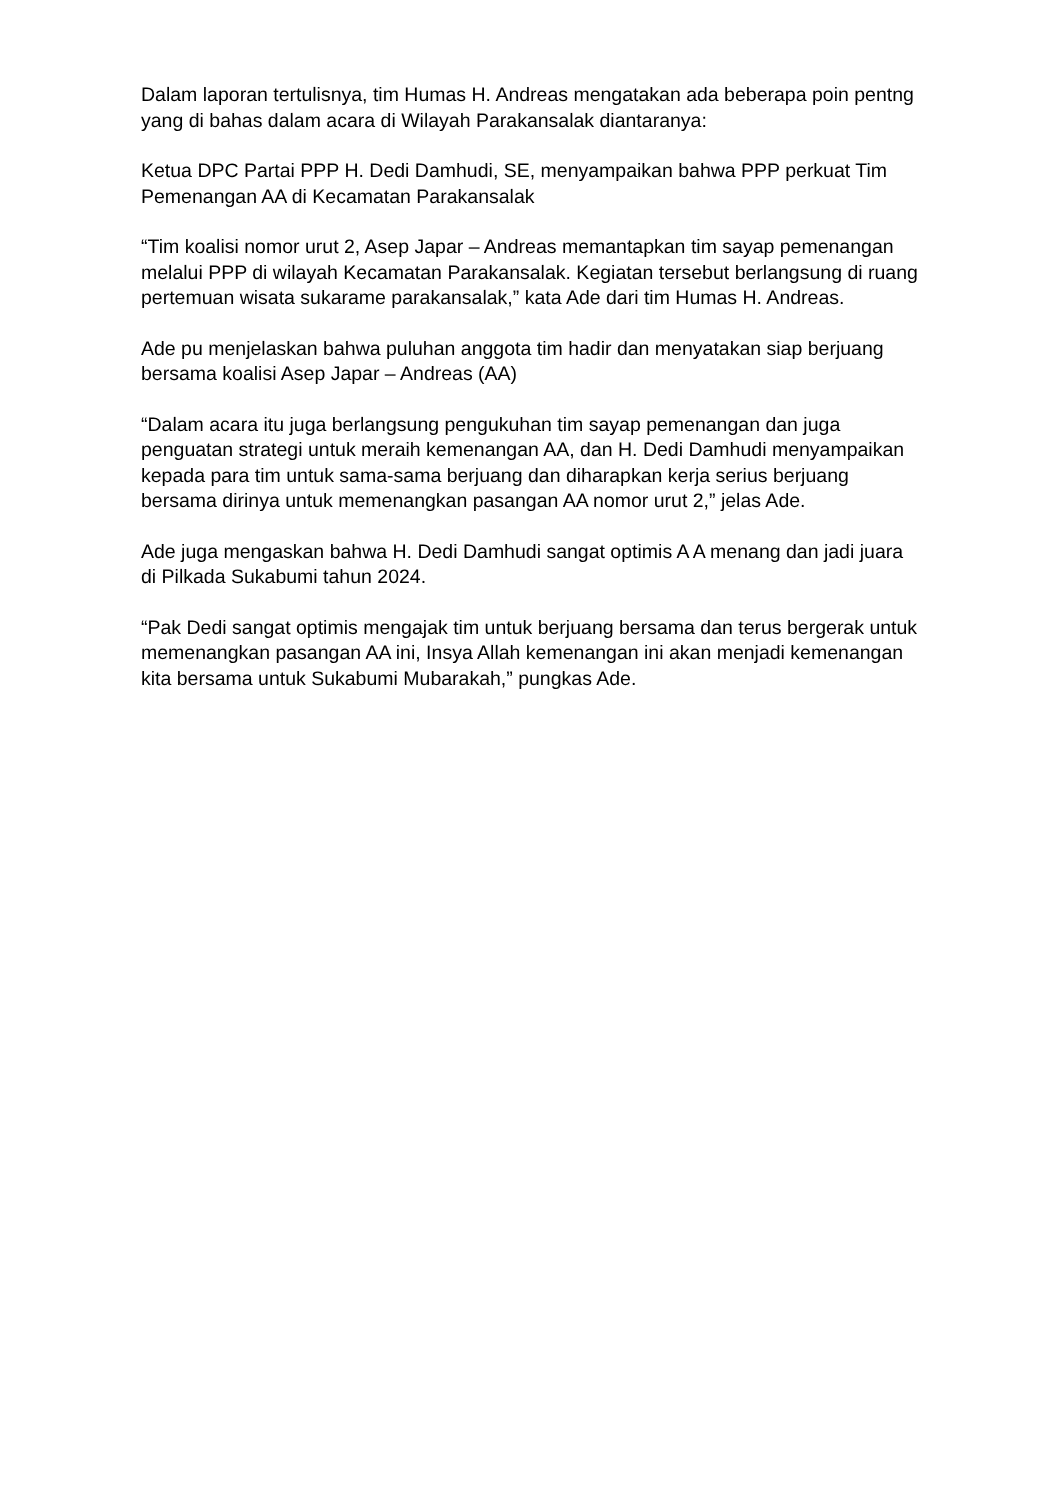Dalam laporan tertulisnya, tim Humas H. Andreas mengatakan ada beberapa poin pentng yang di bahas dalam acara di Wilayah Parakansalak diantaranya:
Ketua DPC Partai PPP H. Dedi Damhudi, SE, menyampaikan bahwa PPP perkuat Tim Pemenangan AA di Kecamatan Parakansalak
“Tim koalisi nomor urut 2, Asep Japar – Andreas memantapkan tim sayap pemenangan melalui PPP di wilayah Kecamatan Parakansalak. Kegiatan tersebut berlangsung di ruang pertemuan wisata sukarame parakansalak,” kata Ade dari tim Humas H. Andreas.
Ade pu menjelaskan bahwa puluhan anggota tim hadir dan menyatakan siap berjuang bersama koalisi Asep Japar – Andreas (AA)
“Dalam acara itu juga berlangsung pengukuhan tim sayap pemenangan dan juga penguatan strategi untuk meraih kemenangan AA, dan H. Dedi Damhudi menyampaikan kepada para tim untuk sama-sama berjuang dan diharapkan kerja serius berjuang bersama dirinya untuk memenangkan pasangan AA nomor urut 2,” jelas Ade.
Ade juga mengaskan bahwa H. Dedi Damhudi sangat optimis A A menang dan jadi juara di Pilkada Sukabumi tahun 2024.
“Pak Dedi sangat optimis mengajak tim untuk berjuang bersama dan terus bergerak untuk memenangkan pasangan AA ini, Insya Allah kemenangan ini akan menjadi kemenangan kita bersama untuk Sukabumi Mubarakah,” pungkas Ade.